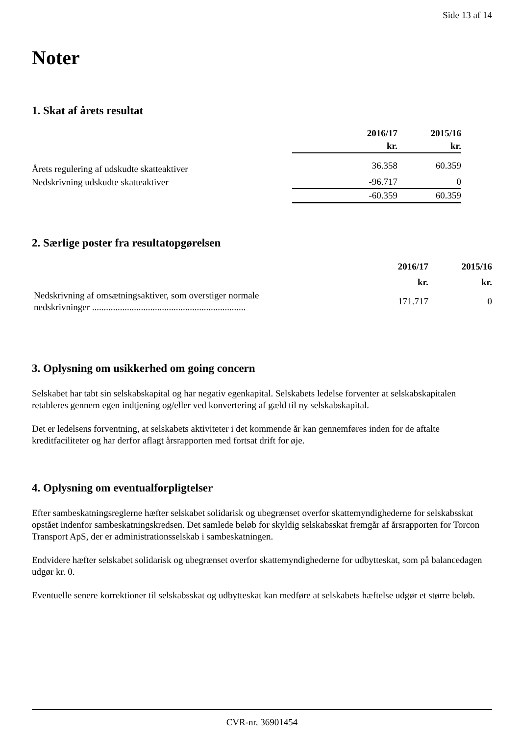Side 13 af 14
Noter
1. Skat af årets resultat
| | 2016/17 | 2015/16 |
| --- | --- | --- |
| | kr. | kr. |
| Årets regulering af udskudte skatteaktiver | 36.358 | 60.359 |
| Nedskrivning udskudte skatteaktiver | -96.717 | 0 |
| | -60.359 | 60.359 |
2. Særlige poster fra resultatopgørelsen
| | 2016/17 | 2015/16 |
| --- | --- | --- |
| | kr. | kr. |
| Nedskrivning af omsætningsaktiver, som overstiger normale nedskrivninger .................................................................. | 171.717 | 0 |
3. Oplysning om usikkerhed om going concern
Selskabet har tabt sin selskabskapital og har negativ egenkapital. Selskabets ledelse forventer at selskabskapitalen retableres gennem egen indtjening og/eller ved konvertering af gæld til ny selskabskapital.
Det er ledelsens forventning, at selskabets aktiviteter i det kommende år kan gennemføres inden for de aftalte kreditfaciliteter og har derfor aflagt årsrapporten med fortsat drift for øje.
4. Oplysning om eventualforpligtelser
Efter sambeskatningsreglerne hæfter selskabet solidarisk og ubegrænset overfor skattemyndighederne for selskabsskat opstået indenfor sambeskatningskredsen. Det samlede beløb for skyldig selskabsskat fremgår af årsrapporten for Torcon Transport ApS, der er administrationsselskab i sambeskatningen.
Endvidere hæfter selskabet solidarisk og ubegrænset overfor skattemyndighederne for udbytteskat, som på balancedagen udgør kr. 0.
Eventuelle senere korrektioner til selskabsskat og udbytteskat kan medføre at selskabets hæftelse udgør et større beløb.
CVR-nr. 36901454